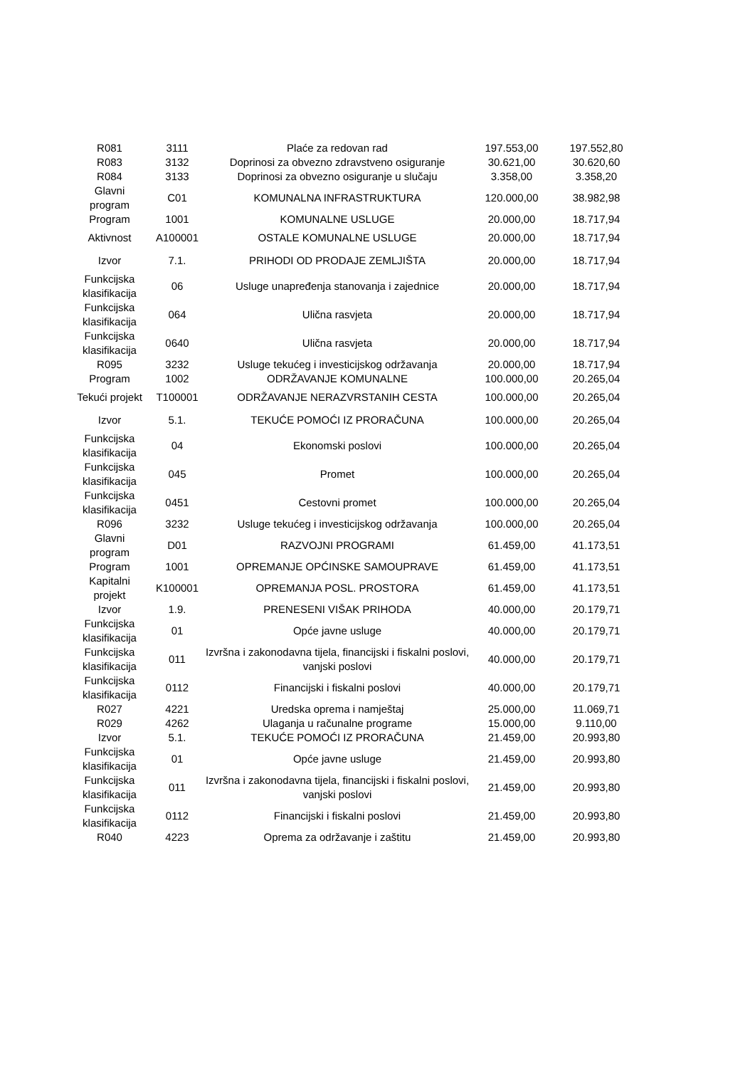| R081 | 3111 | Plaće za redovan rad | 197.553,00 | 197.552,80 |
| R083 | 3132 | Doprinosi za obvezno zdravstveno osiguranje | 30.621,00 | 30.620,60 |
| R084 | 3133 | Doprinosi za obvezno osiguranje u slučaju | 3.358,00 | 3.358,20 |
| Glavni program | C01 | KOMUNALNA INFRASTRUKTURA | 120.000,00 | 38.982,98 |
| Program | 1001 | KOMUNALNE USLUGE | 20.000,00 | 18.717,94 |
| Aktivnost | A100001 | OSTALE KOMUNALNE USLUGE | 20.000,00 | 18.717,94 |
| Izvor | 7.1. | PRIHODI OD PRODAJE ZEMLJIŠTA | 20.000,00 | 18.717,94 |
| Funkcijska klasifikacija | 06 | Usluge unapređenja stanovanja i zajednice | 20.000,00 | 18.717,94 |
| Funkcijska klasifikacija | 064 | Ulična rasvjeta | 20.000,00 | 18.717,94 |
| Funkcijska klasifikacija | 0640 | Ulična rasvjeta | 20.000,00 | 18.717,94 |
| R095 | 3232 | Usluge tekućeg i investicijskog održavanja | 20.000,00 | 18.717,94 |
| Program | 1002 | ODRŽAVANJE KOMUNALNE | 100.000,00 | 20.265,04 |
| Tekući projekt | T100001 | ODRŽAVANJE NERAZVRSTANIH CESTA | 100.000,00 | 20.265,04 |
| Izvor | 5.1. | TEKUĆE POMOĆI IZ PRORAČUNA | 100.000,00 | 20.265,04 |
| Funkcijska klasifikacija | 04 | Ekonomski poslovi | 100.000,00 | 20.265,04 |
| Funkcijska klasifikacija | 045 | Promet | 100.000,00 | 20.265,04 |
| Funkcijska klasifikacija | 0451 | Cestovni promet | 100.000,00 | 20.265,04 |
| R096 | 3232 | Usluge tekućeg i investicijskog održavanja | 100.000,00 | 20.265,04 |
| Glavni program | D01 | RAZVOJNI PROGRAMI | 61.459,00 | 41.173,51 |
| Program | 1001 | OPREMANJE OPĆINSKE SAMOUPRAVE | 61.459,00 | 41.173,51 |
| Kapitalni projekt | K100001 | OPREMANJA POSL. PROSTORA | 61.459,00 | 41.173,51 |
| Izvor | 1.9. | PRENESENI VIŠAK PRIHODA | 40.000,00 | 20.179,71 |
| Funkcijska klasifikacija | 01 | Opće javne usluge | 40.000,00 | 20.179,71 |
| Funkcijska klasifikacija | 011 | Izvršna i zakonodavna tijela, financijski i fiskalni poslovi, vanjski poslovi | 40.000,00 | 20.179,71 |
| Funkcijska klasifikacija | 0112 | Financijski i fiskalni poslovi | 40.000,00 | 20.179,71 |
| R027 | 4221 | Uredska oprema i namještaj | 25.000,00 | 11.069,71 |
| R029 | 4262 | Ulaganja u računalne programe | 15.000,00 | 9.110,00 |
| Izvor | 5.1. | TEKUĆE POMOĆI IZ PRORAČUNA | 21.459,00 | 20.993,80 |
| Funkcijska klasifikacija | 01 | Opće javne usluge | 21.459,00 | 20.993,80 |
| Funkcijska klasifikacija | 011 | Izvršna i zakonodavna tijela, financijski i fiskalni poslovi, vanjski poslovi | 21.459,00 | 20.993,80 |
| Funkcijska klasifikacija | 0112 | Financijski i fiskalni poslovi | 21.459,00 | 20.993,80 |
| R040 | 4223 | Oprema za održavanje i zaštitu | 21.459,00 | 20.993,80 |